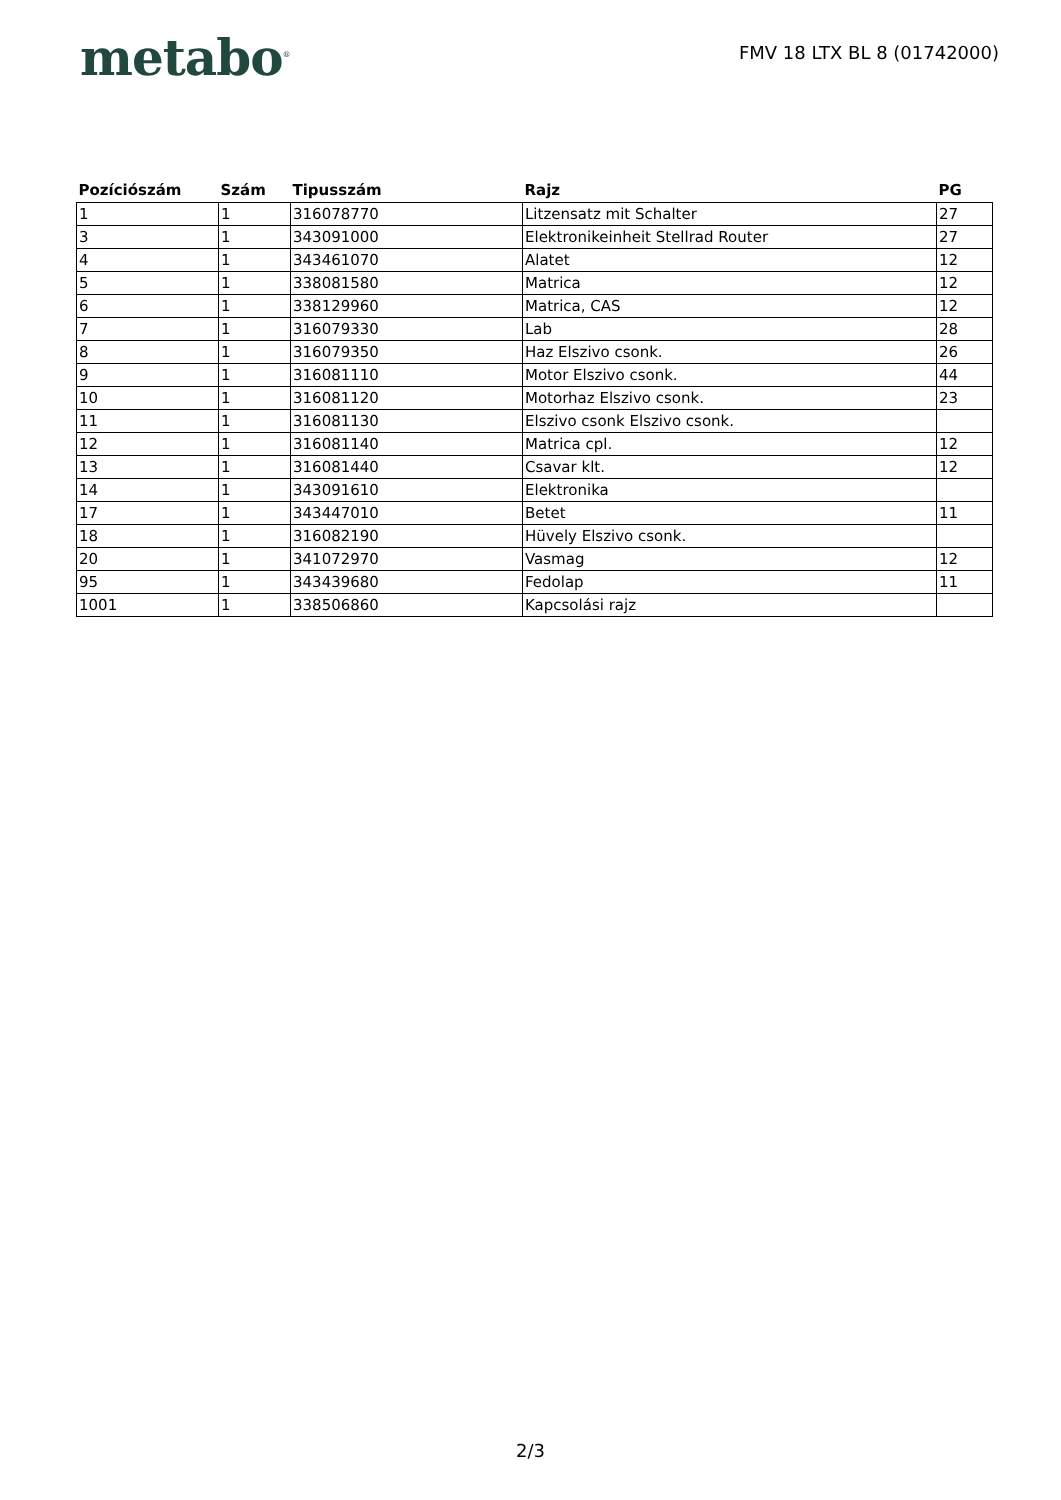metabo<sup>®</sup>
FMV 18 LTX BL 8 (01742000)
| Pozíciószám | Szám | Tipusszám | Rajz | PG |
| --- | --- | --- | --- | --- |
| 1 | 1 | 316078770 | Litzensatz mit Schalter | 27 |
| 3 | 1 | 343091000 | Elektronikeinheit Stellrad Router | 27 |
| 4 | 1 | 343461070 | Alatet | 12 |
| 5 | 1 | 338081580 | Matrica | 12 |
| 6 | 1 | 338129960 | Matrica, CAS | 12 |
| 7 | 1 | 316079330 | Lab | 28 |
| 8 | 1 | 316079350 | Haz Elszivo csonk. | 26 |
| 9 | 1 | 316081110 | Motor Elszivo csonk. | 44 |
| 10 | 1 | 316081120 | Motorhaz Elszivo csonk. | 23 |
| 11 | 1 | 316081130 | Elszivo csonk Elszivo csonk. | |
| 12 | 1 | 316081140 | Matrica cpl. | 12 |
| 13 | 1 | 316081440 | Csavar klt. | 12 |
| 14 | 1 | 343091610 | Elektronika | |
| 17 | 1 | 343447010 | Betet | 11 |
| 18 | 1 | 316082190 | Hüvely Elszivo csonk. | |
| 20 | 1 | 341072970 | Vasmag | 12 |
| 95 | 1 | 343439680 | Fedolap | 11 |
| 1001 | 1 | 338506860 | Kapcsolási rajz | |
2/3